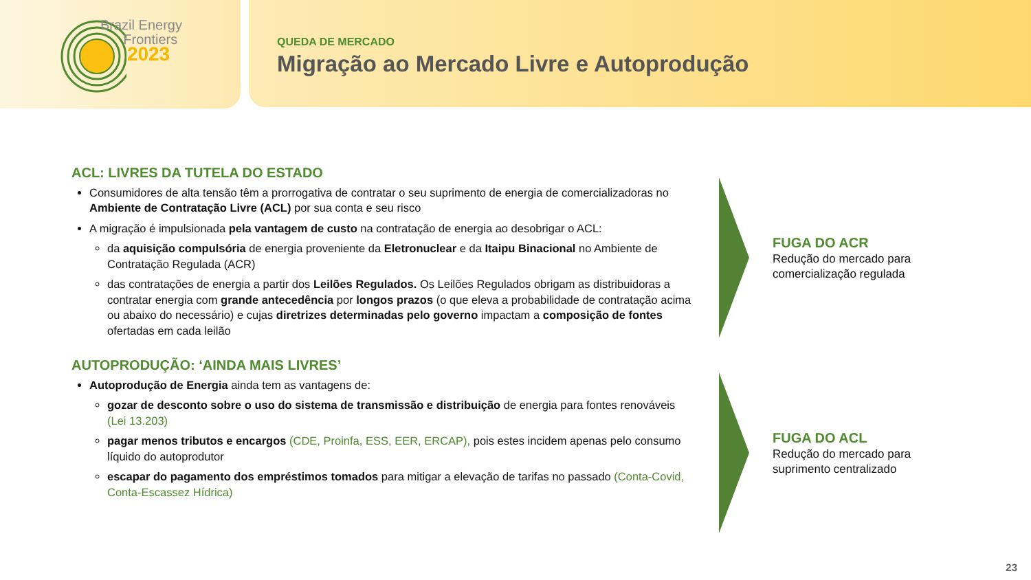Brazil Energy
Frontiers
2023
QUEDA DE MERCADO
Migração ao Mercado Livre e Autoprodução
ACL: LIVRES DA TUTELA DO ESTADO
Consumidores de alta tensão têm a prorrogativa de contratar o seu suprimento de energia de comercializadoras no Ambiente de Contratação Livre (ACL) por sua conta e seu risco
A migração é impulsionada pela vantagem de custo na contratação de energia ao desobrigar o ACL:
da aquisição compulsória de energia proveniente da Eletronuclear e da Itaipu Binacional no Ambiente de Contratação Regulada (ACR)
das contratações de energia a partir dos Leilões Regulados. Os Leilões Regulados obrigam as distribuidoras a contratar energia com grande antecedência por longos prazos (o que eleva a probabilidade de contratação acima ou abaixo do necessário) e cujas diretrizes determinadas pelo governo impactam a composição de fontes ofertadas em cada leilão
AUTOPRODUÇÃO: ‘AINDA MAIS LIVRES’
Autoprodução de Energia ainda tem as vantagens de:
gozar de desconto sobre o uso do sistema de transmissão e distribuição de energia para fontes renováveis (Lei 13.203)
pagar menos tributos e encargos (CDE, Proinfa, ESS, EER, ERCAP), pois estes incidem apenas pelo consumo líquido do autoprodutor
escapar do pagamento dos empréstimos tomados para mitigar a elevação de tarifas no passado (Conta-Covid, Conta-Escassez Hídrica)
FUGA DO ACR
Redução do mercado para
comercialização regulada
FUGA DO ACL
Redução do mercado para
suprimento centralizado
23